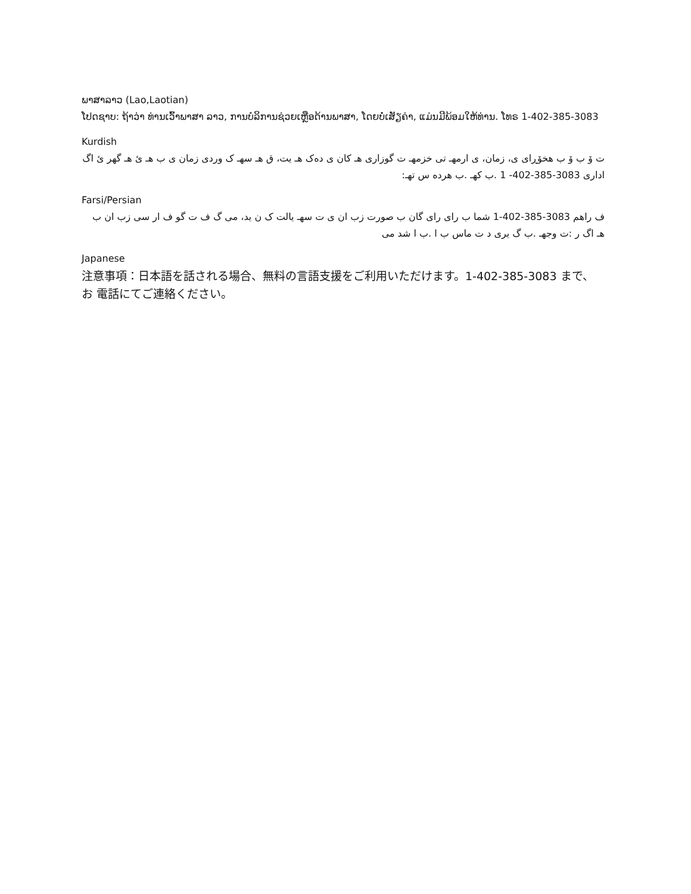ພາສາລາວ (Lao,Laotian)
ໂປດຊາບ: ຖ້າວ່າ ທ່ານເວົ້າພາສາ ລາວ, ການບໍລິການຊ່ວຍເຫຼືອດ້ານພາສາ, ໂດຍບໍ່ເສັຽຄ່າ, ແມ່ນມີພ້ອມໃຫ້ທ່ານ. ໂທຣ 1-402-385-3083
Kurdish
ت ۆ ب ۆ ب هخۆڕای ی، زمان، ی ارمهـ تی خزمهـ ت گوزاری هـ کان ی دەک هـ یت، ق هـ سهـ ک وردی زمان ی ب هـ ئ هـ گهر ئ اگ اداری 3083-385-402- 1 .ب کهـ .ب هرده س تهـ:
Farsi/Persian
ف راهم 3083-385-402-1 شما ب رای رای گان ب صورت زب ان ی ت سهـ یالت ک ن ید، می گ ف ت گو ف ار سی زب ان ب هـ اگ ر :ت وجهـ .ب گ یری د ت ماس ب ا .ب ا شد می
Japanese
注意事項：日本語を話される場合、無料の言語支援をご利用いただけます。1-402-385-3083 まで、お 電話にてご連絡ください。